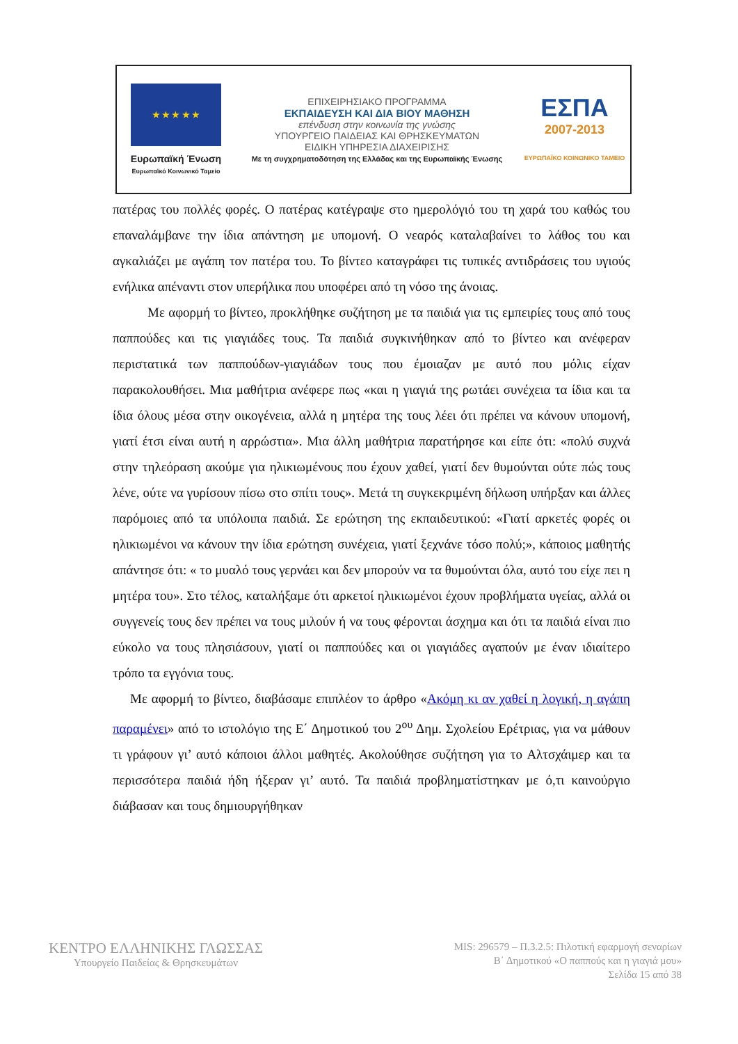★ ★ ★ ★ ★
Ευρωπαϊκή Ένωση
Ευρωπαϊκό Κοινωνικό Ταμείο
ΕΠΙΧΕΙΡΗΣΙΑΚΟ ΠΡΟΓΡΑΜΜΑ
ΕΚΠΑΙΔΕΥΣΗ ΚΑΙ ΔΙΑ ΒΙΟΥ ΜΑΘΗΣΗ
επένδυση στην κοινωνία της γνώσης
ΥΠΟΥΡΓΕΙΟ ΠΑΙΔΕΙΑΣ ΚΑΙ ΘΡΗΣΚΕΥΜΑΤΩΝ
ΕΙΔΙΚΗ ΥΠΗΡΕΣΙΑ ΔΙΑΧΕΙΡΙΣΗΣ
Με τη συγχρηματοδότηση της Ελλάδας και της Ευρωπαϊκής Ένωσης
ΕΣΠΑ
2007-2013
ΕΥΡΩΠΑΪΚΟ ΚΟΙΝΩΝΙΚΟ ΤΑΜΕΙΟ
πατέρας του πολλές φορές. Ο πατέρας κατέγραψε στο ημερολόγιό του τη χαρά του καθώς του επαναλάμβανε την ίδια απάντηση με υπομονή. Ο νεαρός καταλαβαίνει το λάθος του και αγκαλιάζει με αγάπη τον πατέρα του. Το βίντεο καταγράφει τις τυπικές αντιδράσεις του υγιούς ενήλικα απέναντι στον υπερήλικα που υποφέρει από τη νόσο της άνοιας.
Με αφορμή το βίντεο, προκλήθηκε συζήτηση με τα παιδιά για τις εμπειρίες τους από τους παππούδες και τις γιαγιάδες τους. Τα παιδιά συγκινήθηκαν από το βίντεο και ανέφεραν περιστατικά των παππούδων-γιαγιάδων τους που έμοιαζαν με αυτό που μόλις είχαν παρακολουθήσει. Μια μαθήτρια ανέφερε πως «και η γιαγιά της ρωτάει συνέχεια τα ίδια και τα ίδια όλους μέσα στην οικογένεια, αλλά η μητέρα της τους λέει ότι πρέπει να κάνουν υπομονή, γιατί έτσι είναι αυτή η αρρώστια». Μια άλλη μαθήτρια παρατήρησε και είπε ότι: «πολύ συχνά στην τηλεόραση ακούμε για ηλικιωμένους που έχουν χαθεί, γιατί δεν θυμούνται ούτε πώς τους λένε, ούτε να γυρίσουν πίσω στο σπίτι τους». Μετά τη συγκεκριμένη δήλωση υπήρξαν και άλλες παρόμοιες από τα υπόλοιπα παιδιά. Σε ερώτηση της εκπαιδευτικού: «Γιατί αρκετές φορές οι ηλικιωμένοι να κάνουν την ίδια ερώτηση συνέχεια, γιατί ξεχνάνε τόσο πολύ;», κάποιος μαθητής απάντησε ότι: « το μυαλό τους γερνάει και δεν μπορούν να τα θυμούνται όλα, αυτό του είχε πει η μητέρα του». Στο τέλος, καταλήξαμε ότι αρκετοί ηλικιωμένοι έχουν προβλήματα υγείας, αλλά οι συγγενείς τους δεν πρέπει να τους μιλούν ή να τους φέρονται άσχημα και ότι τα παιδιά είναι πιο εύκολο να τους πλησιάσουν, γιατί οι παππούδες και οι γιαγιάδες αγαπούν με έναν ιδιαίτερο τρόπο τα εγγόνια τους.
Με αφορμή το βίντεο, διαβάσαμε επιπλέον το άρθρο «Ακόμη κι αν χαθεί η λογική, η αγάπη παραμένει» από το ιστολόγιο της Ε΄ Δημοτικού του 2<sup>ου</sup> Δημ. Σχολείου Ερέτριας, για να μάθουν τι γράφουν γι’ αυτό κάποιοι άλλοι μαθητές. Ακολούθησε συζήτηση για το Αλτσχάιμερ και τα περισσότερα παιδιά ήδη ήξεραν γι’ αυτό. Τα παιδιά προβληματίστηκαν με ό,τι καινούργιο διάβασαν και τους δημιουργήθηκαν
ΚΕΝΤΡΟ ΕΛΛΗΝΙΚΗΣ ΓΛΩΣΣΑΣ
Υπουργείο Παιδείας & Θρησκευμάτων
MIS: 296579 – Π.3.2.5: Πιλοτική εφαρμογή σεναρίων
Β΄ Δημοτικού «Ο παππούς και η γιαγιά μου»
Σελίδα 15 από 38